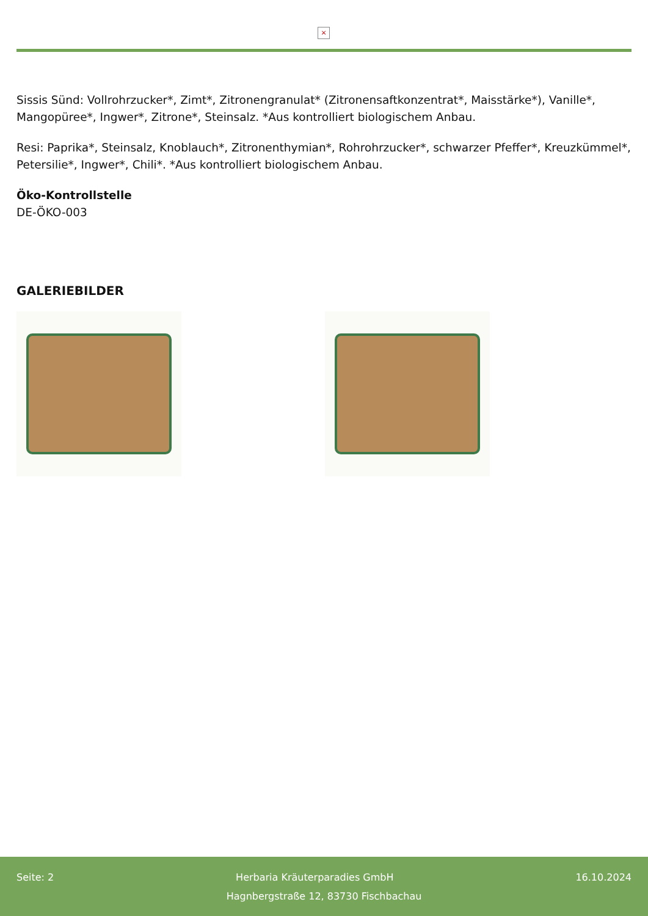×
Sissis Sünd: Vollrohrzucker*, Zimt*, Zitronengranulat* (Zitronensaftkonzentrat*, Maisstärke*), Vanille*, Mangopüree*, Ingwer*, Zitrone*, Steinsalz. *Aus kontrolliert biologischem Anbau.
Resi: Paprika*, Steinsalz, Knoblauch*, Zitronenthymian*, Rohrohrzucker*, schwarzer Pfeffer*, Kreuzkümmel*, Petersilie*, Ingwer*, Chili*. *Aus kontrolliert biologischem Anbau.
Öko-Kontrollstelle
DE-ÖKO-003
GALERIEBILDER
Seite: 2 Herbaria Kräuterparadies GmbH 16.10.2024
Hagnbergstraße 12, 83730 Fischbachau